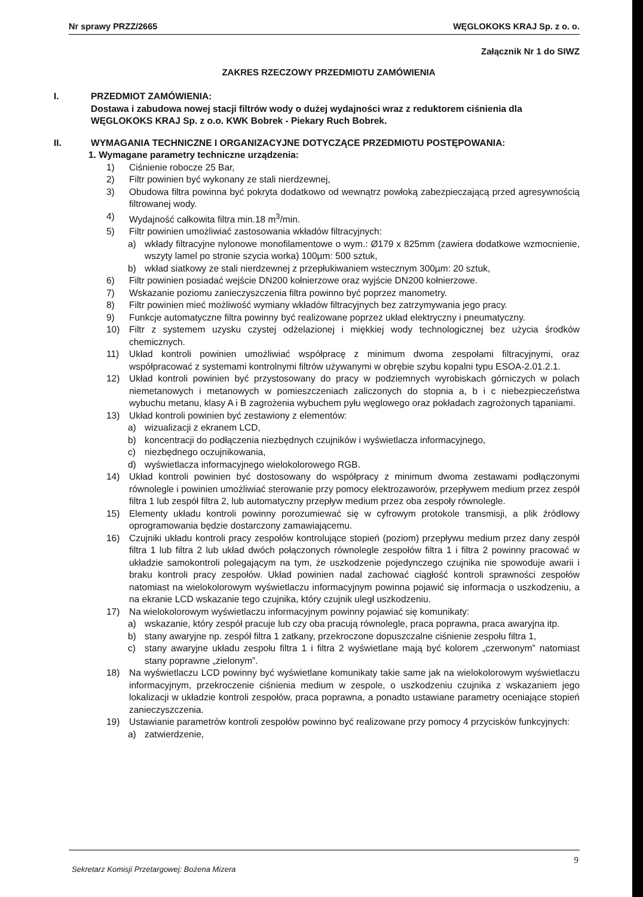Nr sprawy PRZZ/2665 WĘGLOKOKS KRAJ Sp. z o. o.
Załącznik Nr 1 do SIWZ
ZAKRES RZECZOWY PRZEDMIOTU ZAMÓWIENIA
I. PRZEDMIOT ZAMÓWIENIA:
Dostawa i zabudowa nowej stacji filtrów wody o dużej wydajności wraz z reduktorem ciśnienia dla WĘGLOKOKS KRAJ Sp. z o.o. KWK Bobrek - Piekary Ruch Bobrek.
II. WYMAGANIA TECHNICZNE I ORGANIZACYJNE DOTYCZĄCE PRZEDMIOTU POSTĘPOWANIA:
1. Wymagane parametry techniczne urządzenia:
1) Ciśnienie robocze 25 Bar,
2) Filtr powinien być wykonany ze stali nierdzewnej,
3) Obudowa filtra powinna być pokryta dodatkowo od wewnątrz powłoką zabezpieczającą przed agresywnością filtrowanej wody.
4) Wydajność całkowita filtra min.18 m<sup>3</sup>/min.
5) Filtr powinien umożliwiać zastosowania wkładów filtracyjnych:
a) wkłady filtracyjne nylonowe monofilamentowe o wym.: Ø179 x 825mm (zawiera dodatkowe wzmocnienie, wszyty lamel po stronie szycia worka) 100µm: 500 sztuk,
b) wkład siatkowy ze stali nierdzewnej z przepłukiwaniem wstecznym 300µm: 20 sztuk,
6) Filtr powinien posiadać wejście DN200 kołnierzowe oraz wyjście DN200 kołnierzowe.
7) Wskazanie poziomu zanieczyszczenia filtra powinno być poprzez manometry.
8) Filtr powinien mieć możliwość wymiany wkładów filtracyjnych bez zatrzymywania jego pracy.
9) Funkcje automatyczne filtra powinny być realizowane poprzez układ elektryczny i pneumatyczny.
10) Filtr z systemem uzysku czystej odżelazionej i miękkiej wody technologicznej bez użycia środków chemicznych.
11) Układ kontroli powinien umożliwiać współpracę z minimum dwoma zespołami filtracyjnymi, oraz współpracować z systemami kontrolnymi filtrów używanymi w obrębie szybu kopalni typu ESOA-2.01.2.1.
12) Układ kontroli powinien być przystosowany do pracy w podziemnych wyrobiskach górniczych w polach niemetanowych i metanowych w pomieszczeniach zaliczonych do stopnia a, b i c niebezpieczeństwa wybuchu metanu, klasy A i B zagrożenia wybuchem pyłu węglowego oraz pokładach zagrożonych tąpaniami.
13) Układ kontroli powinien być zestawiony z elementów:
a) wizualizacji z ekranem LCD,
b) koncentracji do podłączenia niezbędnych czujników i wyświetlacza informacyjnego,
c) niezbędnego oczujnikowania,
d) wyświetlacza informacyjnego wielokolorowego RGB.
14) Układ kontroli powinien być dostosowany do współpracy z minimum dwoma zestawami podłączonymi równolegle i powinien umożliwiać sterowanie przy pomocy elektrozaworów, przepływem medium przez zespół filtra 1 lub zespół filtra 2, lub automatyczny przepływ medium przez oba zespoły równolegle.
15) Elementy układu kontroli powinny porozumiewać się w cyfrowym protokole transmisji, a plik źródłowy oprogramowania będzie dostarczony zamawiającemu.
16) Czujniki układu kontroli pracy zespołów kontrolujące stopień (poziom) przepływu medium przez dany zespół filtra 1 lub filtra 2 lub układ dwóch połączonych równolegle zespołów filtra 1 i filtra 2 powinny pracować w układzie samokontroli polegającym na tym, że uszkodzenie pojedynczego czujnika nie spowoduje awarii i braku kontroli pracy zespołów. Układ powinien nadal zachować ciągłość kontroli sprawności zespołów natomiast na wielokolorowym wyświetlaczu informacyjnym powinna pojawić się informacja o uszkodzeniu, a na ekranie LCD wskazanie tego czujnika, który czujnik uległ uszkodzeniu.
17) Na wielokolorowym wyświetlaczu informacyjnym powinny pojawiać się komunikaty:
a) wskazanie, który zespół pracuje lub czy oba pracują równolegle, praca poprawna, praca awaryjna itp.
b) stany awaryjne np. zespół filtra 1 zatkany, przekroczone dopuszczalne ciśnienie zespołu filtra 1,
c) stany awaryjne układu zespołu filtra 1 i filtra 2 wyświetlane mają być kolorem „czerwonym” natomiast stany poprawne „zielonym”.
18) Na wyświetlaczu LCD powinny być wyświetlane komunikaty takie same jak na wielokolorowym wyświetlaczu informacyjnym, przekroczenie ciśnienia medium w zespole, o uszkodzeniu czujnika z wskazaniem jego lokalizacji w układzie kontroli zespołów, praca poprawna, a ponadto ustawiane parametry oceniające stopień zanieczyszczenia.
19) Ustawianie parametrów kontroli zespołów powinno być realizowane przy pomocy 4 przycisków funkcyjnych:
a) zatwierdzenie,
9
Sekretarz Komisji Przetargowej: Bożena Mizera